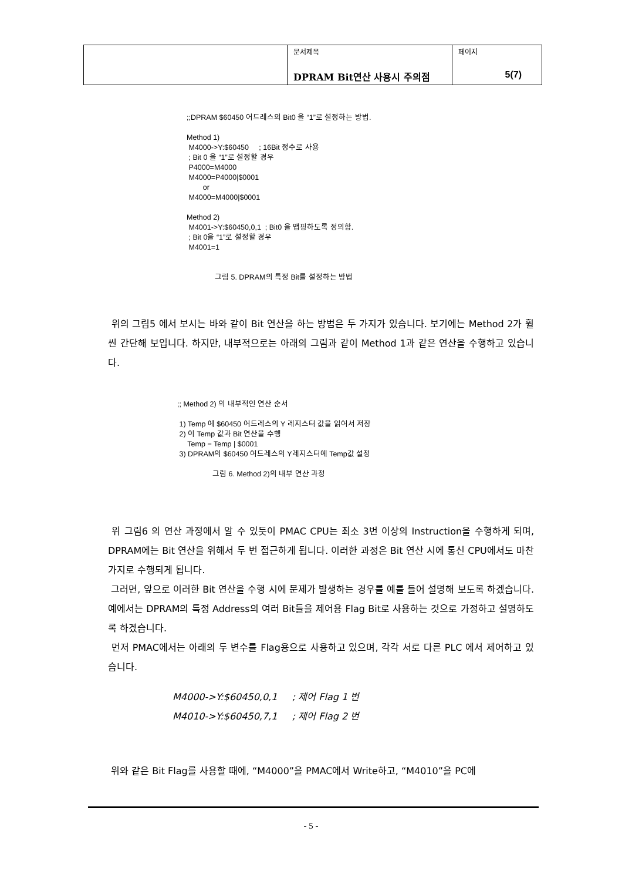| | 문서제목 DPRAM Bit연산 사용시 주의점 | 페이지 5(7) |
;;DPRAM $60450 어드레스의 Bit0 을 “1”로 설정하는 방법.
Method 1)
M4000->Y:$60450 ; 16Bit 정수로 사용
; Bit 0 을 “1”로 설정할 경우
P4000=M4000
M4000=P4000|$0001
or
M4000=M4000|$0001
Method 2)
M4001->Y:$60450,0,1 ; Bit0 을 맵핑하도록 정의함.
; Bit 0을 “1”로 설정할 경우
M4001=1
그림 5. DPRAM의 특정 Bit를 설정하는 방법
위의 그림5 에서 보시는 바와 같이 Bit 연산을 하는 방법은 두 가지가 있습니다. 보기에는 Method 2가 훨씬 간단해 보입니다. 하지만, 내부적으로는 아래의 그림과 같이 Method 1과 같은 연산을 수행하고 있습니다.
;; Method 2) 의 내부적인 연산 순서
1) Temp 에 $60450 어드레스의 Y 레지스터 값을 읽어서 저장
2) 이 Temp 값과 Bit 연산을 수행
Temp = Temp | $0001
3) DPRAM의 $60450 어드레스의 Y레지스터에 Temp값 설정
그림 6. Method 2)의 내부 연산 과정
위 그림6 의 연산 과정에서 알 수 있듯이 PMAC CPU는 최소 3번 이상의 Instruction을 수행하게 되며, DPRAM에는 Bit 연산을 위해서 두 번 접근하게 됩니다. 이러한 과정은 Bit 연산 시에 통신 CPU에서도 마찬가지로 수행되게 됩니다.
그러면, 앞으로 이러한 Bit 연산을 수행 시에 문제가 발생하는 경우를 예를 들어 설명해 보도록 하겠습니다. 예에서는 DPRAM의 특정 Address의 여러 Bit들을 제어용 Flag Bit로 사용하는 것으로 가정하고 설명하도록 하겠습니다.
먼저 PMAC에서는 아래의 두 변수를 Flag용으로 사용하고 있으며, 각각 서로 다른 PLC 에서 제어하고 있습니다.
M4000->Y:$60450,0,1 ; 제어 Flag 1 번
M4010->Y:$60450,7,1 ; 제어 Flag 2 번
위와 같은 Bit Flag를 사용할 때에, “M4000”을 PMAC에서 Write하고, “M4010”을 PC에
- 5 -